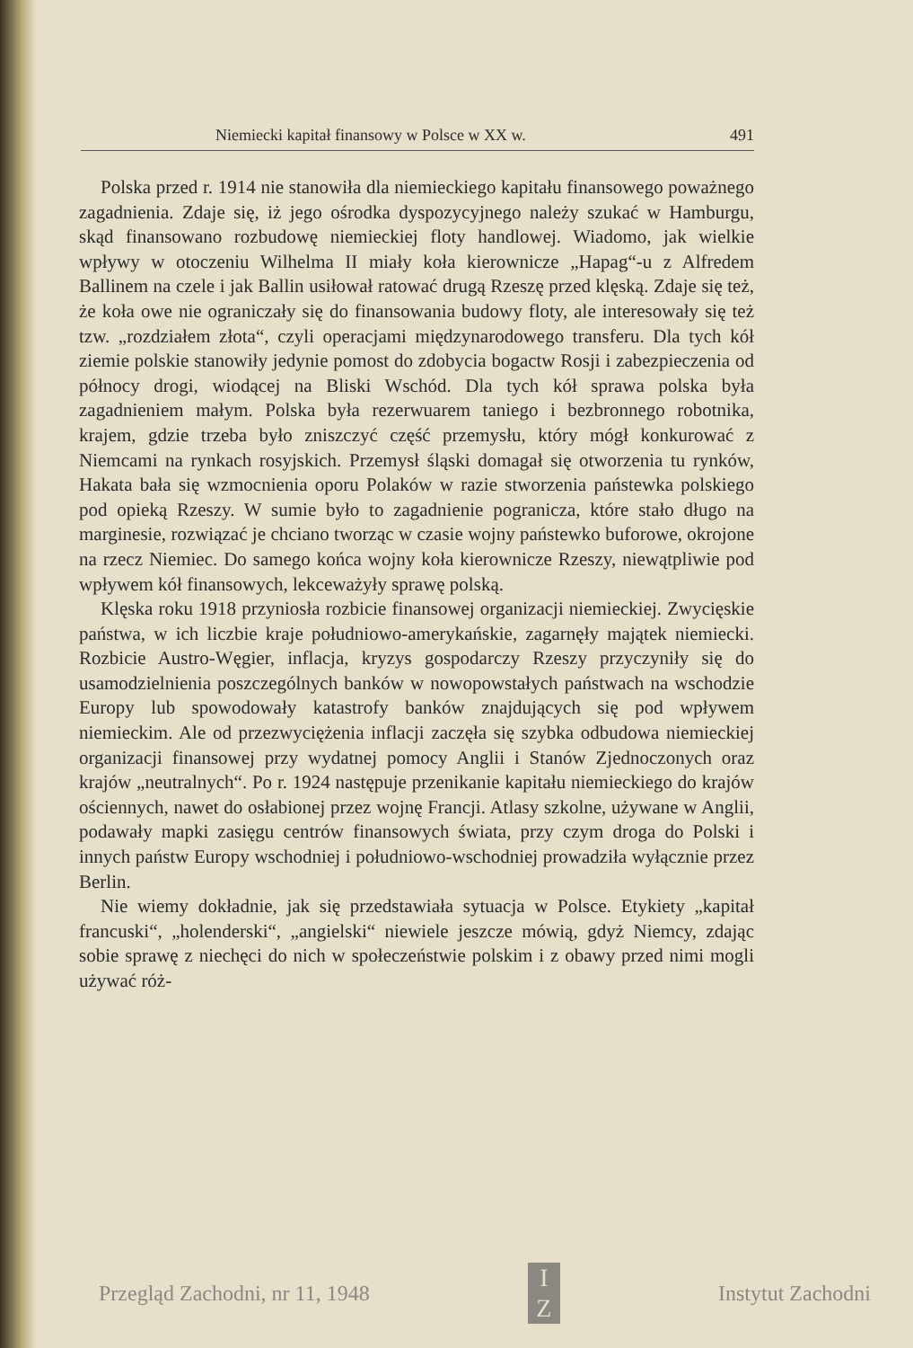Niemiecki kapitał finansowy w Polsce w XX w. 491
Polska przed r. 1914 nie stanowiła dla niemieckiego kapitału finansowego poważnego zagadnienia. Zdaje się, iż jego ośrodka dyspozycyjnego należy szukać w Hamburgu, skąd finansowano rozbudowę niemieckiej floty handlowej. Wiadomo, jak wielkie wpływy w otoczeniu Wilhelma II miały koła kierownicze „Hapag“-u z Alfredem Ballinem na czele i jak Ballin usiłował ratować drugą Rzeszę przed klęską. Zdaje się też, że koła owe nie ograniczały się do finansowania budowy floty, ale interesowały się też tzw. „rozdziałem złota“, czyli operacjami międzynarodowego transferu. Dla tych kół ziemie polskie stanowiły jedynie pomost do zdobycia bogactw Rosji i zabezpieczenia od północy drogi, wiodącej na Bliski Wschód. Dla tych kół sprawa polska była zagadnieniem małym. Polska była rezerwuarem taniego i bezbronnego robotnika, krajem, gdzie trzeba było zniszczyć część przemysłu, który mógł konkurować z Niemcami na rynkach rosyjskich. Przemysł śląski domagał się otworzenia tu rynków, Hakata bała się wzmocnienia oporu Polaków w razie stworzenia państewka polskiego pod opieką Rzeszy. W sumie było to zagadnienie pogranicza, które stało długo na marginesie, rozwiązać je chciano tworząc w czasie wojny państewko buforowe, okrojone na rzecz Niemiec. Do samego końca wojny koła kierownicze Rzeszy, niewątpliwie pod wpływem kół finansowych, lekceważyły sprawę polską.
Klęska roku 1918 przyniosła rozbicie finansowej organizacji niemieckiej. Zwycięskie państwa, w ich liczbie kraje południowo-amerykańskie, zagarnęły majątek niemiecki. Rozbicie Austro-Węgier, inflacja, kryzys gospodarczy Rzeszy przyczyniły się do usamodzielnienia poszczególnych banków w nowopowstałych państwach na wschodzie Europy lub spowodowały katastrofy banków znajdujących się pod wpływem niemieckim. Ale od przezwyciężenia inflacji zaczęła się szybka odbudowa niemieckiej organizacji finansowej przy wydatnej pomocy Anglii i Stanów Zjednoczonych oraz krajów „neutralnych“. Po r. 1924 następuje przenikanie kapitału niemieckiego do krajów ościennych, nawet do osłabionej przez wojnę Francji. Atlasy szkolne, używane w Anglii, podawały mapki zasięgu centrów finansowych świata, przy czym droga do Polski i innych państw Europy wschodniej i południowo-wschodniej prowadziła wyłącznie przez Berlin.
Nie wiemy dokładnie, jak się przedstawiała sytuacja w Polsce. Etykiety „kapitał francuski“, „holenderski“, „angielski“ niewiele jeszcze mówią, gdyż Niemcy, zdając sobie sprawę z niechęci do nich w społeczeństwie polskim i z obawy przed nimi mogli używać róż-
Przegląd Zachodni, nr 11, 1948
I
Z
Instytut Zachodni